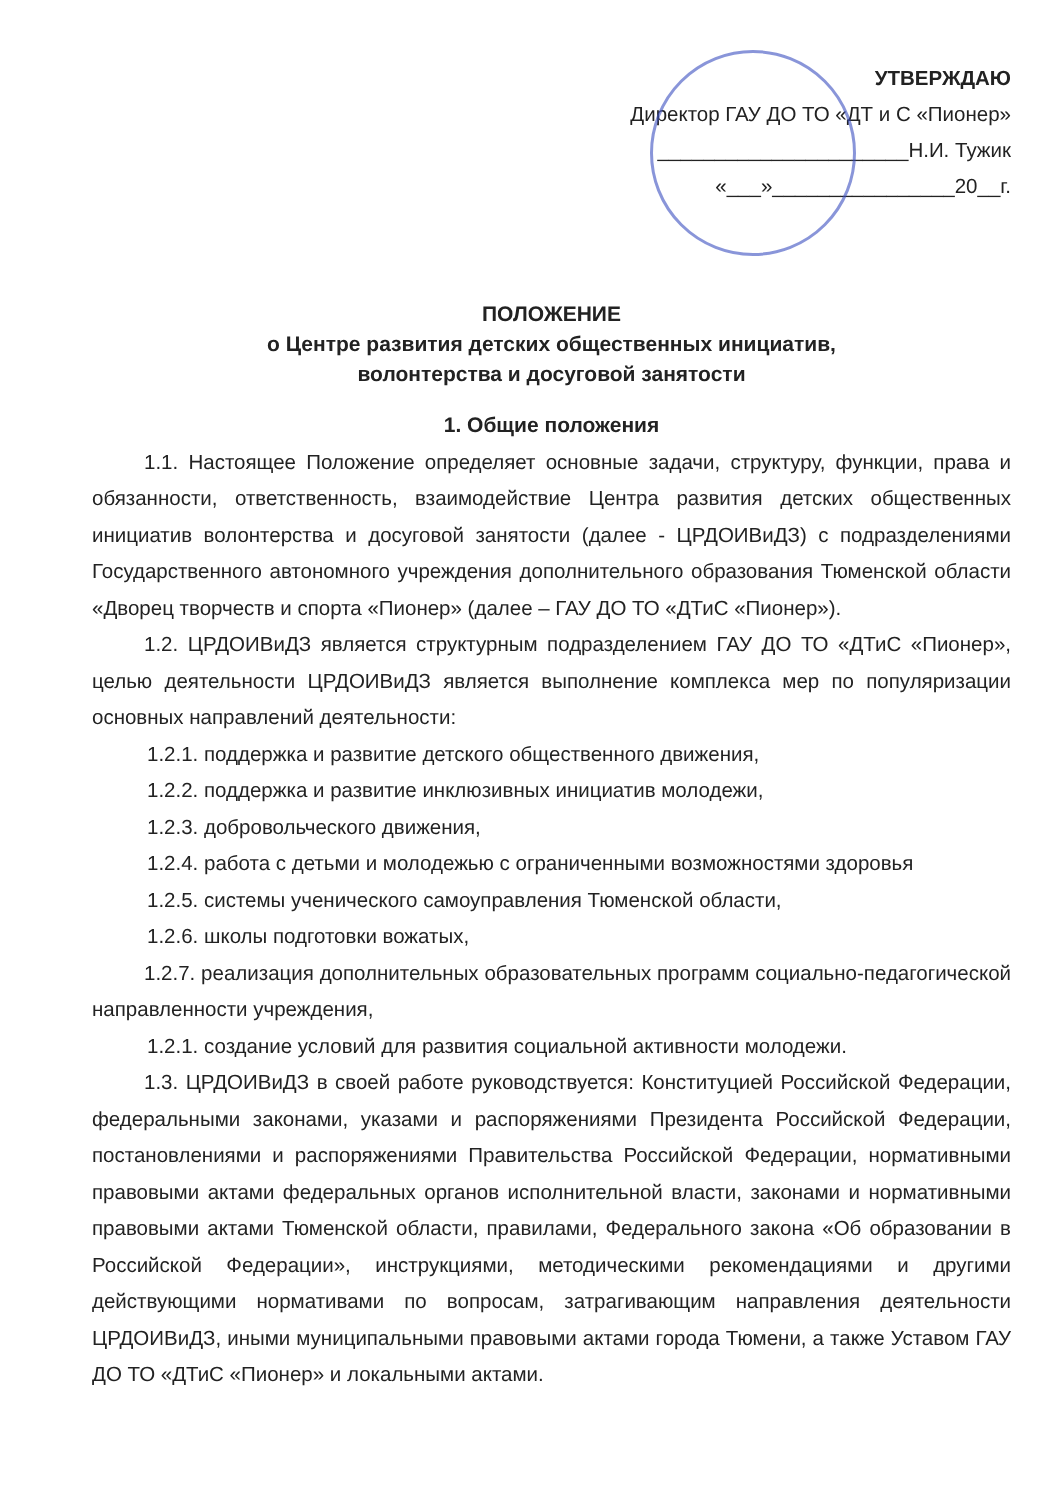УТВЕРЖДАЮ
Директор ГАУ ДО ТО «ДТ и С «Пионер»
______________________Н.И. Тужик
«___»________________20__г.
ПОЛОЖЕНИЕ
о Центре развития детских общественных инициатив,
волонтерства и досуговой занятости
1. Общие положения
1.1. Настоящее Положение определяет основные задачи, структуру, функции, права и обязанности, ответственность, взаимодействие Центра развития детских общественных инициатив волонтерства и досуговой занятости (далее - ЦРДОИВиДЗ) с подразделениями Государственного автономного учреждения дополнительного образования Тюменской области «Дворец творчеств и спорта «Пионер» (далее – ГАУ ДО ТО «ДТиС «Пионер»).
1.2. ЦРДОИВиДЗ является структурным подразделением ГАУ ДО ТО «ДТиС «Пионер», целью деятельности ЦРДОИВиДЗ является выполнение комплекса мер по популяризации основных направлений деятельности:
1.2.1. поддержка и развитие детского общественного движения,
1.2.2. поддержка и развитие инклюзивных инициатив молодежи,
1.2.3. добровольческого движения,
1.2.4. работа с детьми и молодежью с ограниченными возможностями здоровья
1.2.5. системы ученического самоуправления Тюменской области,
1.2.6. школы подготовки вожатых,
1.2.7. реализация дополнительных образовательных программ социально-педагогической направленности учреждения,
1.2.1. создание условий для развития социальной активности молодежи.
1.3. ЦРДОИВиДЗ в своей работе руководствуется: Конституцией Российской Федерации, федеральными законами, указами и распоряжениями Президента Российской Федерации, постановлениями и распоряжениями Правительства Российской Федерации, нормативными правовыми актами федеральных органов исполнительной власти, законами и нормативными правовыми актами Тюменской области, правилами, Федерального закона «Об образовании в Российской Федерации», инструкциями, методическими рекомендациями и другими действующими нормативами по вопросам, затрагивающим направления деятельности ЦРДОИВиДЗ, иными муниципальными правовыми актами города Тюмени, а также Уставом ГАУ ДО ТО «ДТиС «Пионер» и локальными актами.